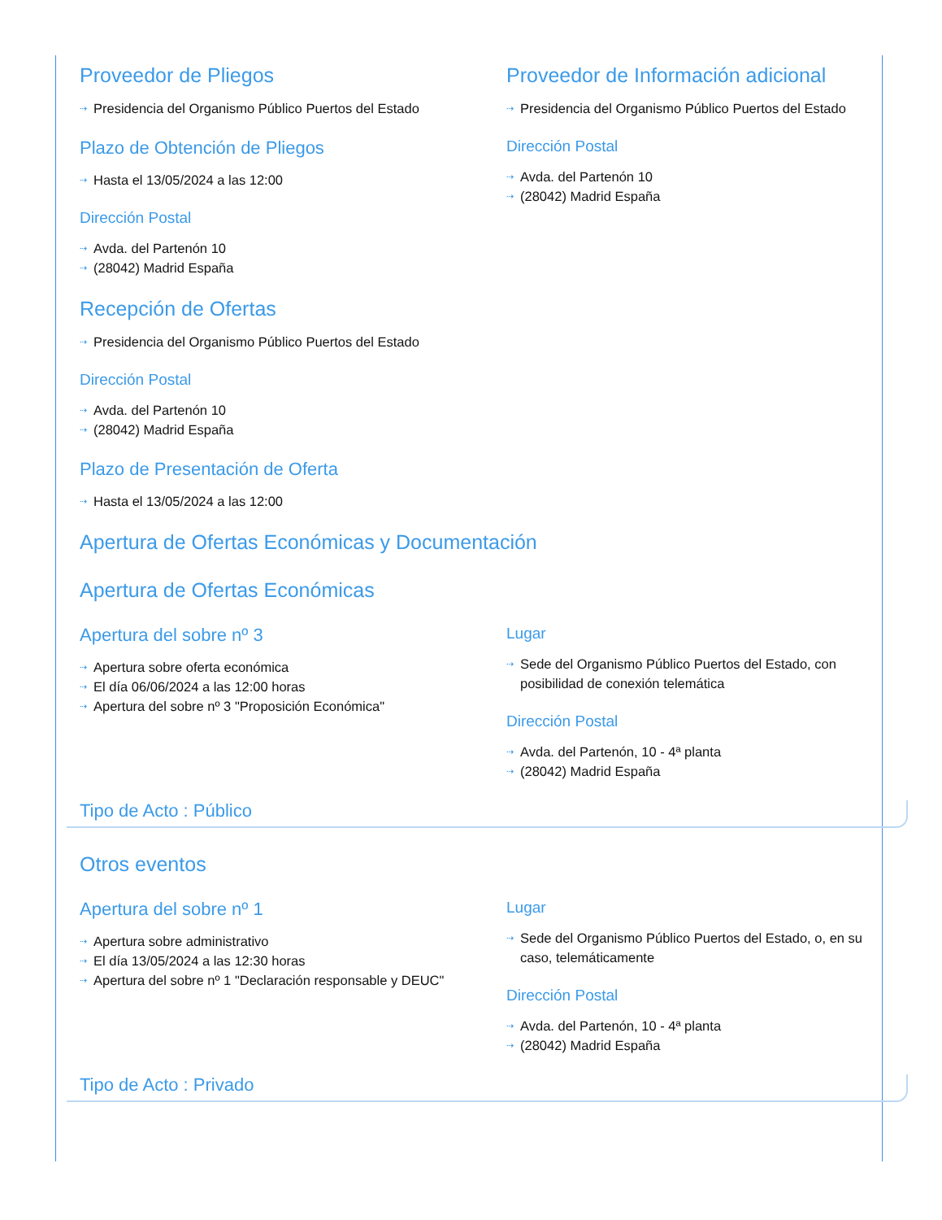Proveedor de Pliegos
⇢ Presidencia del Organismo Público Puertos del Estado
Plazo de Obtención de Pliegos
⇢ Hasta el 13/05/2024 a las 12:00
Dirección Postal
⇢ Avda. del Partenón 10
⇢ (28042) Madrid España
Proveedor de Información adicional
⇢ Presidencia del Organismo Público Puertos del Estado
Dirección Postal
⇢ Avda. del Partenón 10
⇢ (28042) Madrid España
Recepción de Ofertas
⇢ Presidencia del Organismo Público Puertos del Estado
Dirección Postal
⇢ Avda. del Partenón 10
⇢ (28042) Madrid España
Plazo de Presentación de Oferta
⇢ Hasta el 13/05/2024 a las 12:00
Apertura de Ofertas Económicas y Documentación
Apertura de Ofertas Económicas
Apertura del sobre nº 3
⇢ Apertura sobre oferta económica
⇢ El día 06/06/2024 a las 12:00 horas
⇢ Apertura del sobre nº 3 "Proposición Económica"
Lugar
⇢ Sede del Organismo Público Puertos del Estado, con posibilidad de conexión telemática
Dirección Postal
⇢ Avda. del Partenón, 10 - 4ª planta
⇢ (28042) Madrid España
Tipo de Acto : Público
Otros eventos
Apertura del sobre nº 1
⇢ Apertura sobre administrativo
⇢ El día 13/05/2024 a las 12:30 horas
⇢ Apertura del sobre nº 1 "Declaración responsable y DEUC"
Lugar
⇢ Sede del Organismo Público Puertos del Estado, o, en su caso, telemáticamente
Dirección Postal
⇢ Avda. del Partenón, 10 - 4ª planta
⇢ (28042) Madrid España
Tipo de Acto : Privado